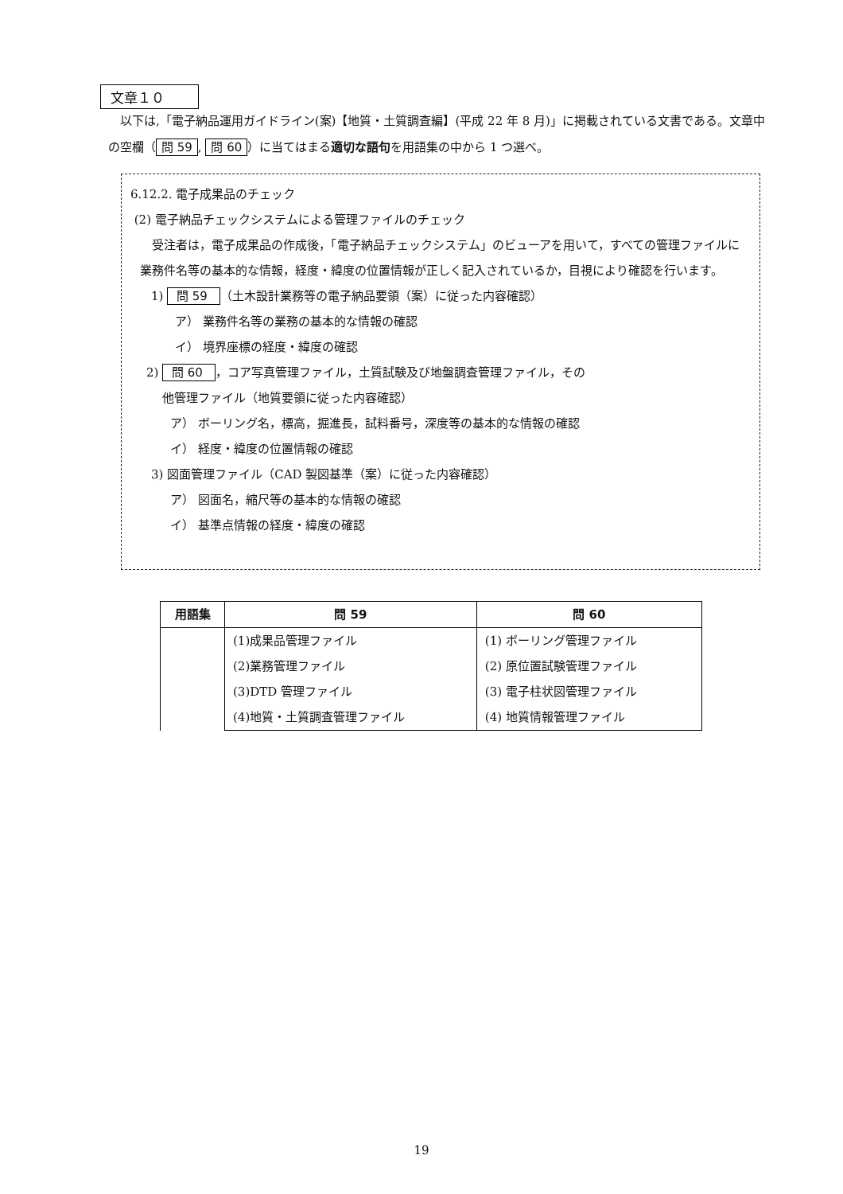文章１０
　以下は,「電子納品運用ガイドライン(案)【地質・土質調査編】(平成 22 年 8 月)」に掲載されている文書である。文章中の空欄（ 問 59, 問 60 ）に当てはまる適切な語句を用語集の中から 1 つ選べ。
6.12.2. 電子成果品のチェック
(2) 電子納品チェックシステムによる管理ファイルのチェック
　受注者は，電子成果品の作成後，「電子納品チェックシステム」のビューアを用いて，すべての管理ファイルに業務件名等の基本的な情報，経度・緯度の位置情報が正しく記入されているか，目視により確認を行います。
1) 問 59 （土木設計業務等の電子納品要領（案）に従った内容確認）
ア） 業務件名等の業務の基本的な情報の確認
イ） 境界座標の経度・緯度の確認
2) 問 60 ，コア写真管理ファイル，土質試験及び地盤調査管理ファイル，その
他管理ファイル（地質要領に従った内容確認）
ア） ボーリング名，標高，掘進長，試料番号，深度等の基本的な情報の確認
イ） 経度・緯度の位置情報の確認
3) 図面管理ファイル（CAD 製図基準（案）に従った内容確認）
ア） 図面名，縮尺等の基本的な情報の確認
イ） 基準点情報の経度・緯度の確認
| 用語集 | 問 59 | 問 60 |
| --- | --- | --- |
| | (1)成果品管理ファイル | (1) ボーリング管理ファイル |
| | (2)業務管理ファイル | (2) 原位置試験管理ファイル |
| | (3)DTD 管理ファイル | (3) 電子柱状図管理ファイル |
| | (4)地質・土質調査管理ファイル | (4) 地質情報管理ファイル |
19